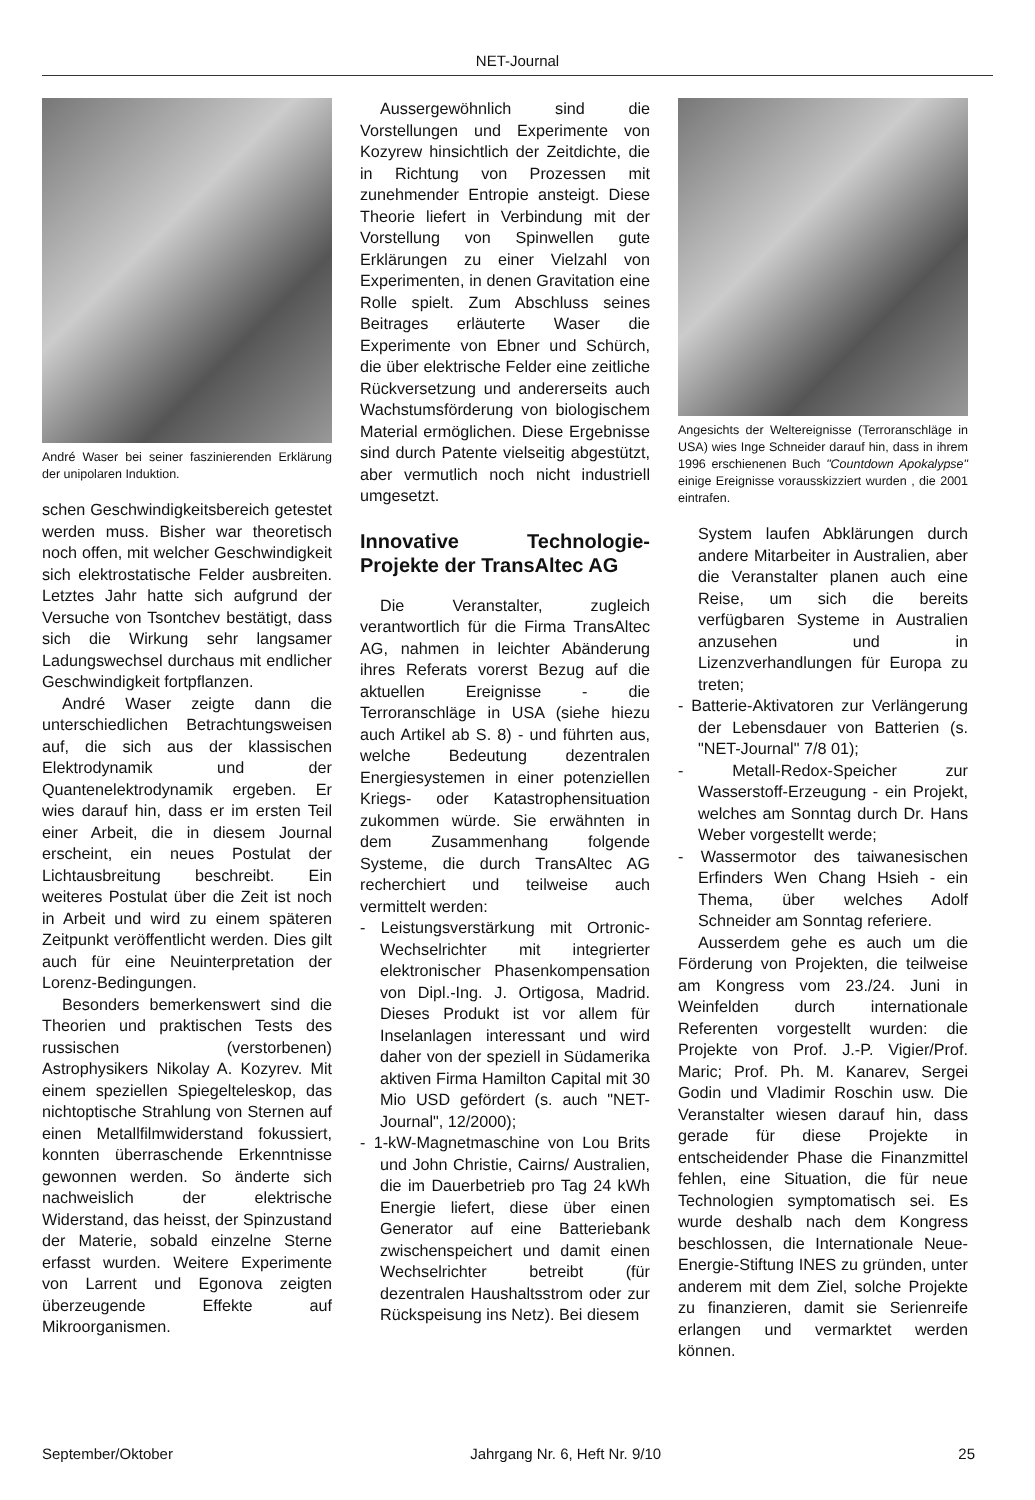NET-Journal
André Waser bei seiner faszinierenden Erklärung der unipolaren Induktion.
schen Geschwindigkeitsbereich getestet werden muss. Bisher war theoretisch noch offen, mit welcher Geschwindigkeit sich elektrostatische Felder ausbreiten. Letztes Jahr hatte sich aufgrund der Versuche von Tsontchev bestätigt, dass sich die Wirkung sehr langsamer Ladungswechsel durchaus mit endlicher Geschwindigkeit fortpflanzen.
André Waser zeigte dann die unterschiedlichen Betrachtungsweisen auf, die sich aus der klassischen Elektrodynamik und der Quantenelektrodynamik ergeben. Er wies darauf hin, dass er im ersten Teil einer Arbeit, die in diesem Journal erscheint, ein neues Postulat der Lichtausbreitung beschreibt. Ein weiteres Postulat über die Zeit ist noch in Arbeit und wird zu einem späteren Zeitpunkt veröffentlicht werden. Dies gilt auch für eine Neuinterpretation der Lorenz-Bedingungen.
Besonders bemerkenswert sind die Theorien und praktischen Tests des russischen (verstorbenen) Astrophysikers Nikolay A. Kozyrev. Mit einem speziellen Spiegelteleskop, das nichtoptische Strahlung von Sternen auf einen Metallfilmwiderstand fokussiert, konnten überraschende Erkenntnisse gewonnen werden. So änderte sich nachweislich der elektrische Widerstand, das heisst, der Spinzustand der Materie, sobald einzelne Sterne erfasst wurden. Weitere Experimente von Larrent und Egonova zeigten überzeugende Effekte auf Mikroorganismen.
Aussergewöhnlich sind die Vorstellungen und Experimente von Kozyrew hinsichtlich der Zeitdichte, die in Richtung von Prozessen mit zunehmender Entropie ansteigt. Diese Theorie liefert in Verbindung mit der Vorstellung von Spinwellen gute Erklärungen zu einer Vielzahl von Experimenten, in denen Gravitation eine Rolle spielt. Zum Abschluss seines Beitrages erläuterte Waser die Experimente von Ebner und Schürch, die über elektrische Felder eine zeitliche Rückversetzung und andererseits auch Wachstumsförderung von biologischem Material ermöglichen. Diese Ergebnisse sind durch Patente vielseitig abgestützt, aber vermutlich noch nicht industriell umgesetzt.
Innovative Technologie-Projekte der TransAltec AG
Die Veranstalter, zugleich verantwortlich für die Firma TransAltec AG, nahmen in leichter Abänderung ihres Referats vorerst Bezug auf die aktuellen Ereignisse - die Terroranschläge in USA (siehe hiezu auch Artikel ab S. 8) - und führten aus, welche Bedeutung dezentralen Energiesystemen in einer potenziellen Kriegs- oder Katastrophensituation zukommen würde. Sie erwähnten in dem Zusammenhang folgende Systeme, die durch TransAltec AG recherchiert und teilweise auch vermittelt werden:
- Leistungsverstärkung mit Ortronic-Wechselrichter mit integrierter elektronischer Phasenkompensation von Dipl.-Ing. J. Ortigosa, Madrid. Dieses Produkt ist vor allem für Inselanlagen interessant und wird daher von der speziell in Südamerika aktiven Firma Hamilton Capital mit 30 Mio USD gefördert (s. auch "NET-Journal", 12/2000);
- 1-kW-Magnetmaschine von Lou Brits und John Christie, Cairns/ Australien, die im Dauerbetrieb pro Tag 24 kWh Energie liefert, diese über einen Generator auf eine Batteriebank zwischenspeichert und damit einen Wechselrichter betreibt (für dezentralen Haushaltsstrom oder zur Rückspeisung ins Netz). Bei diesem
Angesichts der Weltereignisse (Terroranschläge in USA) wies Inge Schneider darauf hin, dass in ihrem 1996 erschienenen Buch "Countdown Apokalypse" einige Ereignisse vorausskizziert wurden , die 2001 eintrafen.
System laufen Abklärungen durch andere Mitarbeiter in Australien, aber die Veranstalter planen auch eine Reise, um sich die bereits verfügbaren Systeme in Australien anzusehen und in Lizenzverhandlungen für Europa zu treten;
- Batterie-Aktivatoren zur Verlängerung der Lebensdauer von Batterien (s. "NET-Journal" 7/8 01);
- Metall-Redox-Speicher zur Wasserstoff-Erzeugung - ein Projekt, welches am Sonntag durch Dr. Hans Weber vorgestellt werde;
- Wassermotor des taiwanesischen Erfinders Wen Chang Hsieh - ein Thema, über welches Adolf Schneider am Sonntag referiere.
Ausserdem gehe es auch um die Förderung von Projekten, die teilweise am Kongress vom 23./24. Juni in Weinfelden durch internationale Referenten vorgestellt wurden: die Projekte von Prof. J.-P. Vigier/Prof. Maric; Prof. Ph. M. Kanarev, Sergei Godin und Vladimir Roschin usw. Die Veranstalter wiesen darauf hin, dass gerade für diese Projekte in entscheidender Phase die Finanzmittel fehlen, eine Situation, die für neue Technologien symptomatisch sei. Es wurde deshalb nach dem Kongress beschlossen, die Internationale Neue-Energie-Stiftung INES zu gründen, unter anderem mit dem Ziel, solche Projekte zu finanzieren, damit sie Serienreife erlangen und vermarktet werden können.
September/Oktober Jahrgang Nr. 6, Heft Nr. 9/10 25